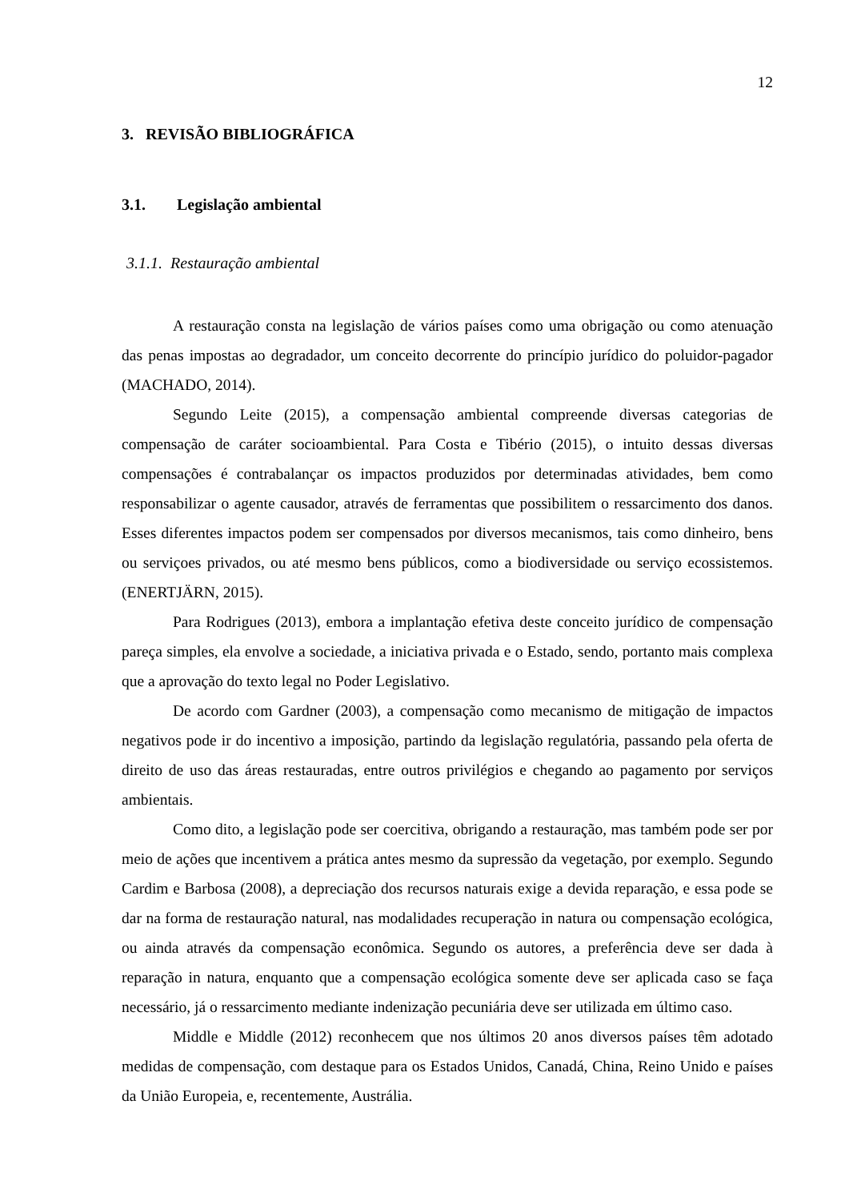12
3. REVISÃO BIBLIOGRÁFICA
3.1. Legislação ambiental
3.1.1. Restauração ambiental
A restauração consta na legislação de vários países como uma obrigação ou como atenuação das penas impostas ao degradador, um conceito decorrente do princípio jurídico do poluidor-pagador (MACHADO, 2014).
Segundo Leite (2015), a compensação ambiental compreende diversas categorias de compensação de caráter socioambiental. Para Costa e Tibério (2015), o intuito dessas diversas compensações é contrabalançar os impactos produzidos por determinadas atividades, bem como responsabilizar o agente causador, através de ferramentas que possibilitem o ressarcimento dos danos. Esses diferentes impactos podem ser compensados por diversos mecanismos, tais como dinheiro, bens ou serviçoes privados, ou até mesmo bens públicos, como a biodiversidade ou serviço ecossistemos. (ENERTJÄRN, 2015).
Para Rodrigues (2013), embora a implantação efetiva deste conceito jurídico de compensação pareça simples, ela envolve a sociedade, a iniciativa privada e o Estado, sendo, portanto mais complexa que a aprovação do texto legal no Poder Legislativo.
De acordo com Gardner (2003), a compensação como mecanismo de mitigação de impactos negativos pode ir do incentivo a imposição, partindo da legislação regulatória, passando pela oferta de direito de uso das áreas restauradas, entre outros privilégios e chegando ao pagamento por serviços ambientais.
Como dito, a legislação pode ser coercitiva, obrigando a restauração, mas também pode ser por meio de ações que incentivem a prática antes mesmo da supressão da vegetação, por exemplo. Segundo Cardim e Barbosa (2008), a depreciação dos recursos naturais exige a devida reparação, e essa pode se dar na forma de restauração natural, nas modalidades recuperação in natura ou compensação ecológica, ou ainda através da compensação econômica. Segundo os autores, a preferência deve ser dada à reparação in natura, enquanto que a compensação ecológica somente deve ser aplicada caso se faça necessário, já o ressarcimento mediante indenização pecuniária deve ser utilizada em último caso.
Middle e Middle (2012) reconhecem que nos últimos 20 anos diversos países têm adotado medidas de compensação, com destaque para os Estados Unidos, Canadá, China, Reino Unido e países da União Europeia, e, recentemente, Austrália.